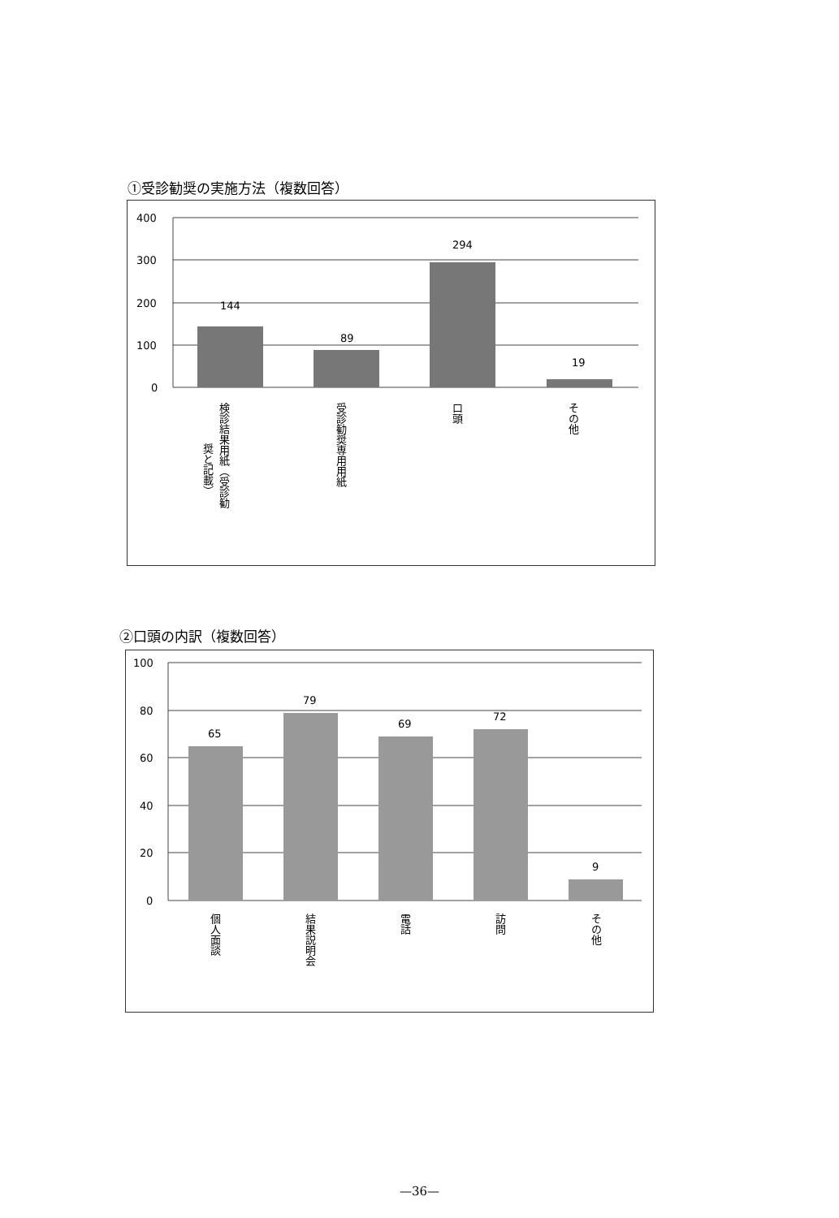①受診勧奨の実施方法（複数回答）
400
300
200
100
0
144
89
294
19
検診結果用紙（受診勧
奨と記載）
受診勧奨専用用紙
口頭
その他
②口頭の内訳（複数回答）
100
80
60
40
20
0
65
79
69
72
9
個人面談
結果説明会
電話
訪問
その他
—36—